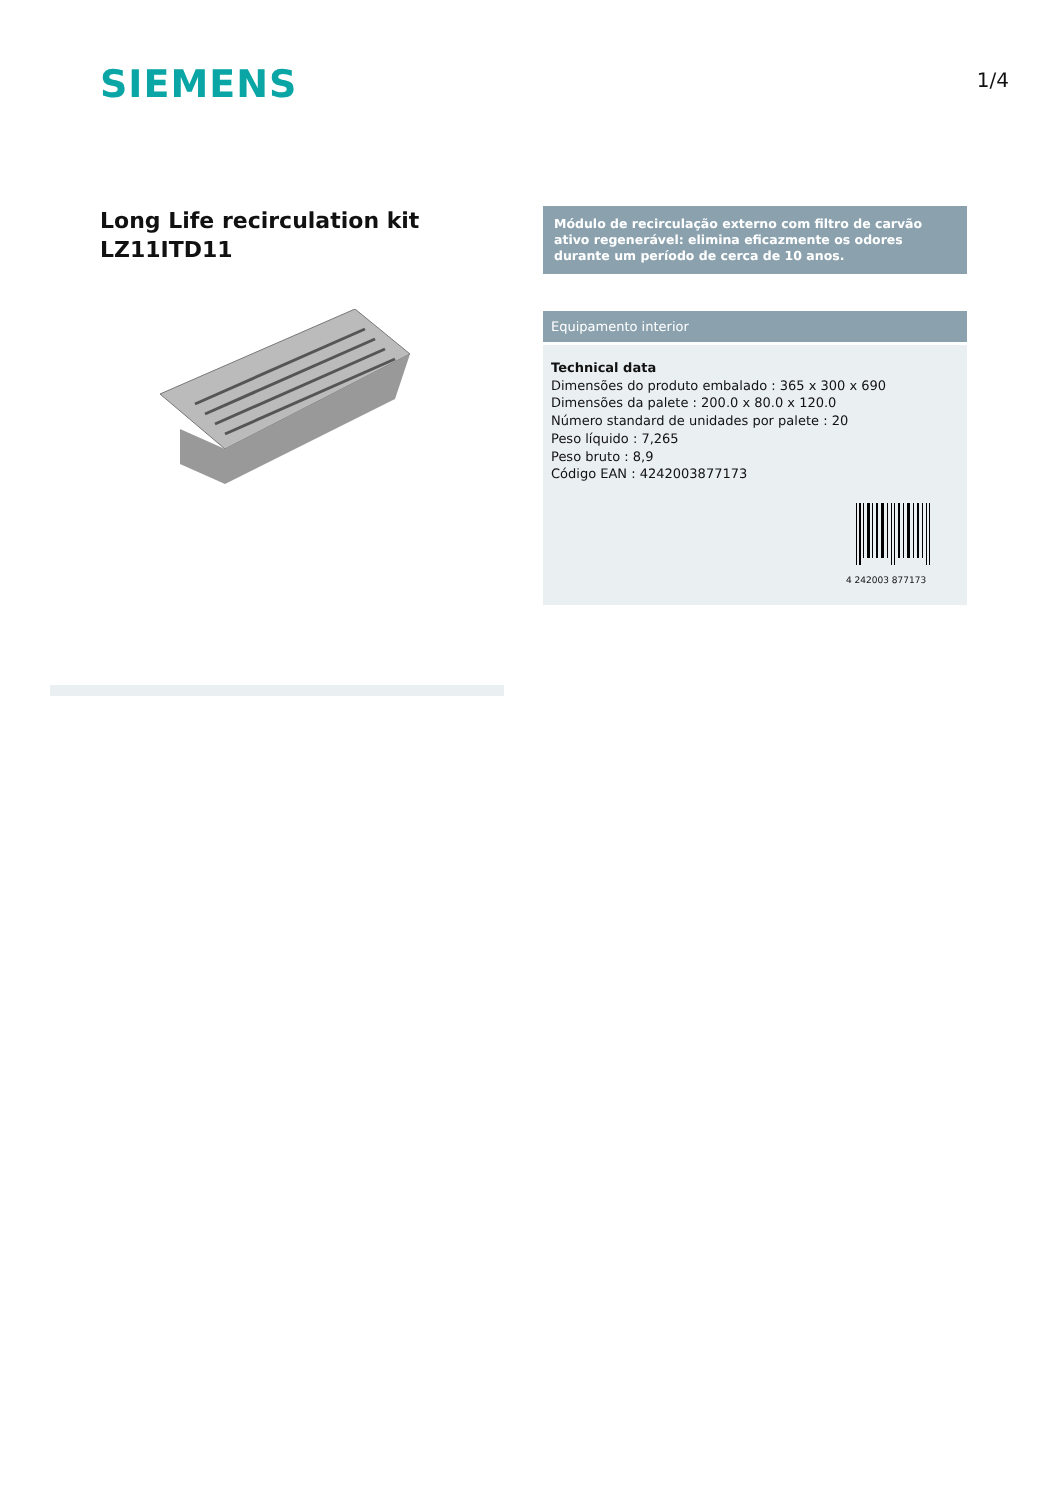SIEMENS
1/4
Long Life recirculation kit
LZ11ITD11
Módulo de recirculação externo com filtro de carvão ativo regenerável: elimina eficazmente os odores durante um período de cerca de 10 anos.
Equipamento interior
Technical data
Dimensões do produto embalado : 365 x 300 x 690
Dimensões da palete : 200.0 x 80.0 x 120.0
Número standard de unidades por palete : 20
Peso líquido : 7,265
Peso bruto : 8,9
Código EAN : 4242003877173
4 242003 877173